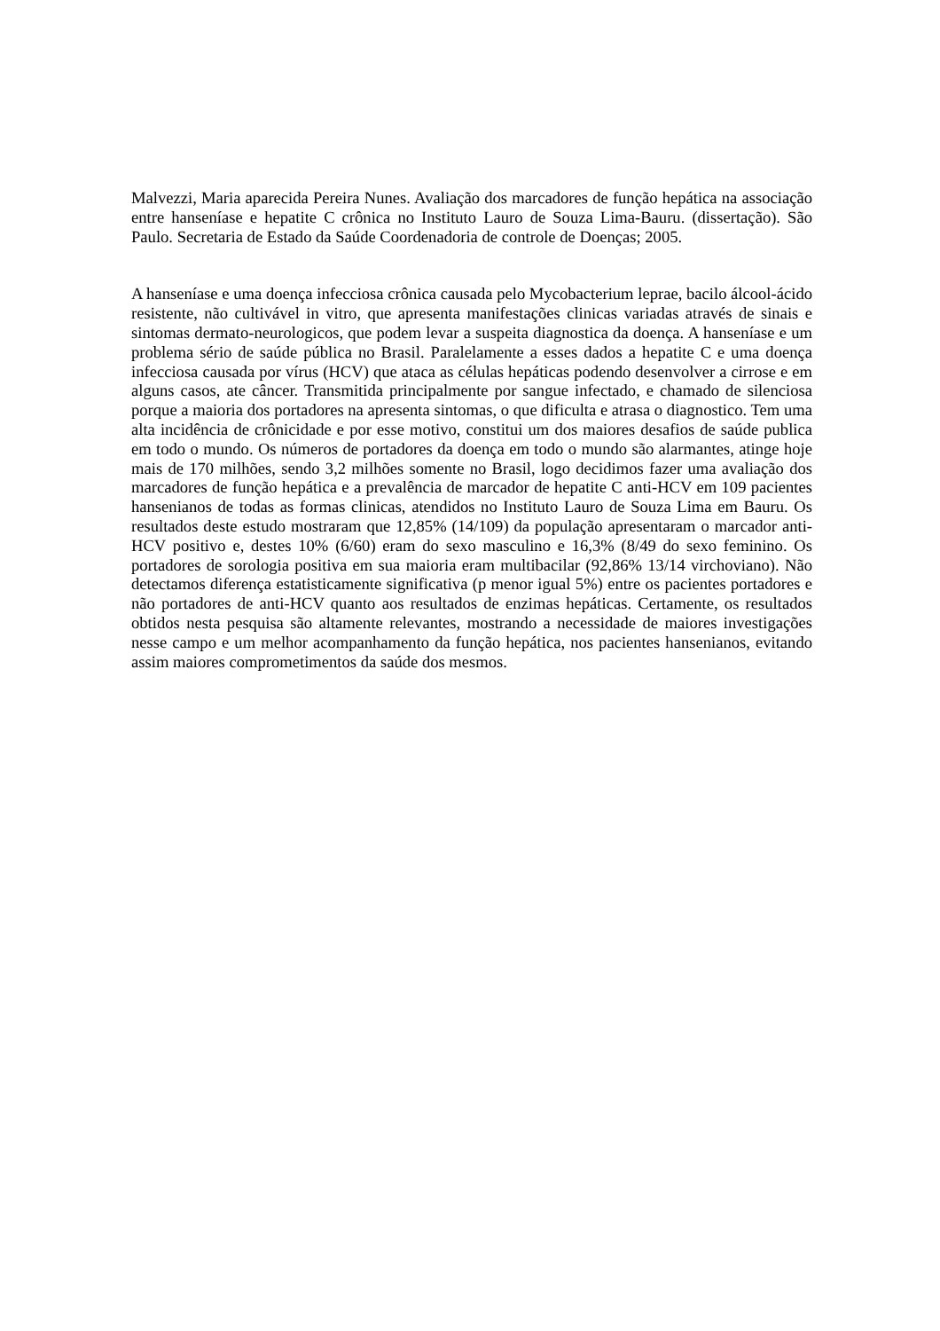Malvezzi, Maria aparecida Pereira Nunes. Avaliação dos marcadores de função hepática na associação entre hanseníase e hepatite C crônica no Instituto Lauro de Souza Lima-Bauru. (dissertação). São Paulo. Secretaria de Estado da Saúde Coordenadoria de controle de Doenças; 2005.
A hanseníase e uma doença infecciosa crônica causada pelo Mycobacterium leprae, bacilo álcool-ácido resistente, não cultivável in vitro, que apresenta manifestações clinicas variadas através de sinais e sintomas dermato-neurologicos, que podem levar a suspeita diagnostica da doença. A hanseníase e um problema sério de saúde pública no Brasil. Paralelamente a esses dados a hepatite C e uma doença infecciosa causada por vírus (HCV) que ataca as células hepáticas podendo desenvolver a cirrose e em alguns casos, ate câncer. Transmitida principalmente por sangue infectado, e chamado de silenciosa porque a maioria dos portadores na apresenta sintomas, o que dificulta e atrasa o diagnostico. Tem uma alta incidência de crônicidade e por esse motivo, constitui um dos maiores desafios de saúde publica em todo o mundo. Os números de portadores da doença em todo o mundo são alarmantes, atinge hoje mais de 170 milhões, sendo 3,2 milhões somente no Brasil, logo decidimos fazer uma avaliação dos marcadores de função hepática e a prevalência de marcador de hepatite C anti-HCV em 109 pacientes hansenianos de todas as formas clinicas, atendidos no Instituto Lauro de Souza Lima em Bauru. Os resultados deste estudo mostraram que 12,85% (14/109) da população apresentaram o marcador anti-HCV positivo e, destes 10% (6/60) eram do sexo masculino e 16,3% (8/49 do sexo feminino. Os portadores de sorologia positiva em sua maioria eram multibacilar (92,86% 13/14 virchoviano). Não detectamos diferença estatisticamente significativa (p menor igual 5%) entre os pacientes portadores e não portadores de anti-HCV quanto aos resultados de enzimas hepáticas. Certamente, os resultados obtidos nesta pesquisa são altamente relevantes, mostrando a necessidade de maiores investigações nesse campo e um melhor acompanhamento da função hepática, nos pacientes hansenianos, evitando assim maiores comprometimentos da saúde dos mesmos.